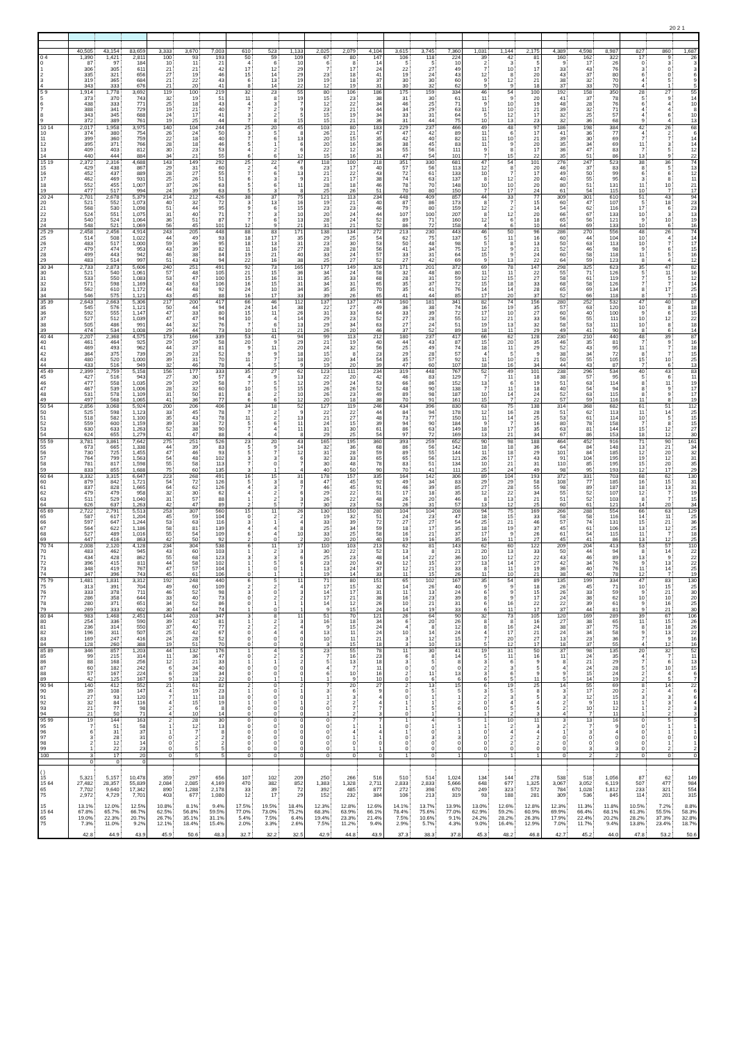20 2 1
| | 40,505 | 43,154 | 83,659 | 3,333 | 3,670 | 7,003 | 610 | 523 | 1,133 | 2,025 | 2,079 | 4,104 | 3,615 | 3,745 | 7,360 | 1,031 | 1,144 | 2,175 | 4,389 | 4,598 | 8,987 | 827 | 860 | 1,687 |
| 0 4 | 1,390 | 1,421 | 2,811 | 100 | 93 | 193 | 50 | 59 | 109 | 67 | 80 | 147 | 106 | 118 | 224 | 39 | 42 | 81 | 160 | 162 | 322 | 17 | 9 | 26 |
| 0 | 87 | 97 | 184 | 10 | 11 | 21 | 4 | 6 | 10 | 6 | 8 | 14 | 5 | 5 | 10 | 2 | 3 | 5 | 9 | 17 | 26 | 0 | 3 | 3 |
| 1 | 306 | 305 | 611 | 21 | 21 | 42 | 17 | 12 | 29 | 7 | 17 | 24 | 22 | 27 | 49 | 7 | 10 | 17 | 33 | 43 | 76 | 3 | 0 | 3 |
| 2 | 335 | 321 | 656 | 27 | 19 | 46 | 15 | 14 | 29 | 23 | 18 | 41 | 19 | 24 | 43 | 12 | 8 | 20 | 43 | 37 | 80 | 6 | 0 | 6 |
| 3 | 319 | 365 | 684 | 21 | 22 | 43 | 6 | 13 | 19 | 19 | 18 | 37 | 30 | 30 | 60 | 9 | 12 | 21 | 38 | 32 | 70 | 4 | 5 | 9 |
| 4 | 343 | 333 | 676 | 21 | 20 | 41 | 8 | 14 | 22 | 12 | 19 | 31 | 30 | 32 | 62 | 9 | 9 | 18 | 37 | 33 | 70 | 4 | 1 | 5 |
| 5 9 | 1,914 | 1,778 | 3,692 | 119 | 100 | 219 | 32 | 23 | 55 | 80 | 106 | 186 | 175 | 159 | 334 | 46 | 54 | 100 | 192 | 158 | 350 | 28 | 27 | 55 |
| 5 | 373 | 370 | 743 | 32 | 19 | 51 | 11 | 8 | 19 | 15 | 23 | 38 | 31 | 30 | 61 | 11 | 9 | 20 | 41 | 37 | 78 | 5 | 9 | 14 |
| 6 | 438 | 333 | 771 | 25 | 18 | 43 | 4 | 3 | 7 | 12 | 22 | 34 | 46 | 25 | 71 | 9 | 10 | 19 | 48 | 28 | 76 | 6 | 4 | 10 |
| 7 | 388 | 341 | 729 | 19 | 21 | 40 | 7 | 2 | 9 | 23 | 21 | 44 | 34 | 29 | 63 | 11 | 10 | 21 | 39 | 32 | 71 | 4 | 4 | 8 |
| 8 | 343 | 345 | 688 | 24 | 17 | 41 | 3 | 2 | 5 | 15 | 19 | 34 | 33 | 31 | 64 | 5 | 12 | 17 | 32 | 25 | 57 | 4 | 6 | 10 |
| 9 | 372 | 389 | 761 | 19 | 25 | 44 | 7 | 8 | 15 | 15 | 21 | 36 | 31 | 44 | 75 | 10 | 13 | 23 | 32 | 36 | 68 | 9 | 4 | 13 |
| 10 14 | 2,017 | 1,958 | 3,975 | 140 | 104 | 244 | 25 | 20 | 45 | 103 | 80 | 183 | 229 | 237 | 466 | 49 | 48 | 97 | 186 | 198 | 384 | 42 | 26 | 68 |
| 10 | 374 | 380 | 754 | 26 | 24 | 50 | 3 | 5 | 8 | 26 | 21 | 47 | 47 | 42 | 89 | 11 | 6 | 17 | 41 | 36 | 77 | 4 | 2 | 6 |
| 11 | 399 | 360 | 759 | 22 | 18 | 40 | 7 | 6 | 13 | 20 | 15 | 35 | 42 | 40 | 82 | 11 | 10 | 21 | 39 | 30 | 69 | 7 | 7 | 14 |
| 12 | 395 | 371 | 766 | 28 | 18 | 46 | 5 | 1 | 6 | 20 | 16 | 36 | 38 | 45 | 83 | 11 | 9 | 20 | 35 | 34 | 69 | 11 | 3 | 14 |
| 13 | 409 | 403 | 812 | 30 | 23 | 53 | 4 | 2 | 6 | 22 | 12 | 34 | 55 | 56 | 111 | 9 | 8 | 17 | 36 | 47 | 83 | 7 | 5 | 12 |
| 14 | 440 | 444 | 884 | 34 | 21 | 55 | 6 | 6 | 12 | 15 | 16 | 31 | 47 | 54 | 101 | 7 | 15 | 22 | 35 | 51 | 86 | 13 | 9 | 22 |
| 15 19 | 2,372 | 2,316 | 4,688 | 143 | 149 | 292 | 25 | 22 | 47 | 118 | 100 | 218 | 351 | 330 | 681 | 47 | 54 | 101 | 276 | 247 | 523 | 38 | 36 | 74 |
| 15 | 429 | 438 | 867 | 29 | 31 | 60 | 2 | 4 | 6 | 23 | 17 | 40 | 57 | 56 | 113 | 12 | 8 | 20 | 46 | 37 | 83 | 8 | 5 | 13 |
| 16 | 452 | 437 | 889 | 28 | 27 | 55 | 7 | 6 | 13 | 21 | 22 | 43 | 72 | 61 | 133 | 10 | 7 | 17 | 49 | 50 | 99 | 6 | 6 | 12 |
| 17 | 462 | 469 | 931 | 25 | 26 | 51 | 6 | 3 | 9 | 21 | 17 | 38 | 74 | 63 | 137 | 8 | 12 | 20 | 40 | 55 | 95 | 3 | 8 | 11 |
| 18 | 552 | 455 | 1,007 | 37 | 26 | 63 | 5 | 6 | 11 | 28 | 18 | 46 | 78 | 70 | 148 | 10 | 10 | 20 | 80 | 51 | 131 | 11 | 10 | 21 |
| 19 | 477 | 517 | 994 | 24 | 39 | 63 | 5 | 3 | 8 | 25 | 26 | 51 | 70 | 80 | 150 | 7 | 17 | 24 | 61 | 54 | 115 | 10 | 7 | 17 |
| 20 24 | 2,701 | 2,678 | 5,379 | 214 | 212 | 426 | 38 | 37 | 75 | 121 | 113 | 234 | 448 | 409 | 857 | 44 | 33 | 77 | 309 | 301 | 610 | 51 | 43 | 94 |
| 20 | 521 | 552 | 1,073 | 40 | 32 | 72 | 3 | 13 | 16 | 19 | 21 | 40 | 87 | 86 | 173 | 8 | 7 | 15 | 60 | 47 | 107 | 5 | 18 | 23 |
| 21 | 568 | 530 | 1,098 | 51 | 44 | 95 | 9 | 6 | 15 | 23 | 23 | 46 | 79 | 80 | 159 | 12 | 2 | 14 | 54 | 62 | 116 | 17 | 6 | 23 |
| 22 | 524 | 551 | 1,075 | 31 | 40 | 71 | 7 | 3 | 10 | 20 | 24 | 44 | 107 | 100 | 207 | 8 | 12 | 20 | 66 | 67 | 133 | 10 | 3 | 13 |
| 23 | 540 | 524 | 1,064 | 36 | 51 | 87 | 7 | 6 | 13 | 28 | 24 | 52 | 89 | 71 | 160 | 12 | 6 | 18 | 65 | 56 | 121 | 9 | 10 | 19 |
| 24 | 548 | 521 | 1,069 | 56 | 45 | 101 | 12 | 9 | 21 | 31 | 21 | 52 | 86 | 72 | 158 | 4 | 6 | 10 | 64 | 69 | 133 | 10 | 6 | 16 |
| 25 29 | 2,458 | 2,456 | 4,914 | 243 | 205 | 448 | 88 | 83 | 171 | 138 | 134 | 272 | 213 | 230 | 443 | 46 | 50 | 96 | 286 | 270 | 556 | 48 | 26 | 74 |
| 25 | 514 | 508 | 1,022 | 44 | 49 | 93 | 18 | 17 | 35 | 29 | 25 | 54 | 62 | 75 | 137 | 5 | 11 | 16 | 60 | 44 | 104 | 10 | 4 | 14 |
| 26 | 483 | 517 | 1,000 | 59 | 36 | 95 | 18 | 13 | 31 | 23 | 30 | 53 | 50 | 48 | 98 | 5 | 8 | 13 | 50 | 63 | 113 | 10 | 7 | 17 |
| 27 | 479 | 474 | 953 | 43 | 39 | 82 | 11 | 16 | 27 | 28 | 28 | 56 | 41 | 34 | 75 | 12 | 9 | 21 | 52 | 46 | 98 | 9 | 6 | 15 |
| 28 | 499 | 443 | 942 | 46 | 38 | 84 | 19 | 21 | 40 | 33 | 24 | 57 | 33 | 31 | 64 | 15 | 9 | 24 | 60 | 58 | 118 | 11 | 5 | 16 |
| 29 | 483 | 514 | 997 | 51 | 43 | 94 | 22 | 16 | 38 | 25 | 27 | 52 | 27 | 42 | 69 | 9 | 13 | 22 | 64 | 59 | 123 | 8 | 4 | 12 |
| 30 34 | 2,733 | 2,873 | 5,606 | 240 | 251 | 491 | 92 | 73 | 165 | 177 | 149 | 326 | 171 | 201 | 372 | 69 | 78 | 147 | 298 | 325 | 623 | 35 | 47 | 82 |
| 30 | 521 | 540 | 1,061 | 57 | 48 | 105 | 21 | 15 | 36 | 34 | 24 | 58 | 32 | 48 | 80 | 11 | 11 | 22 | 55 | 71 | 126 | 5 | 11 | 16 |
| 31 | 533 | 550 | 1,083 | 53 | 47 | 100 | 15 | 16 | 31 | 35 | 33 | 68 | 28 | 31 | 59 | 12 | 15 | 27 | 58 | 61 | 119 | 7 | 5 | 12 |
| 32 | 571 | 598 | 1,169 | 43 | 63 | 106 | 16 | 15 | 31 | 34 | 31 | 65 | 35 | 37 | 72 | 15 | 18 | 33 | 68 | 58 | 126 | 7 | 7 | 14 |
| 33 | 562 | 610 | 1,172 | 44 | 48 | 92 | 24 | 10 | 34 | 35 | 35 | 70 | 35 | 41 | 76 | 14 | 14 | 28 | 65 | 69 | 134 | 8 | 17 | 25 |
| 34 | 546 | 575 | 1,121 | 43 | 45 | 88 | 16 | 17 | 33 | 39 | 26 | 65 | 41 | 44 | 85 | 17 | 20 | 37 | 52 | 66 | 118 | 8 | 7 | 15 |
| 35 39 | 2,643 | 2,663 | 5,306 | 217 | 200 | 417 | 66 | 46 | 112 | 137 | 137 | 274 | 160 | 181 | 341 | 82 | 74 | 156 | 280 | 252 | 532 | 47 | 40 | 87 |
| 35 | 545 | 576 | 1,121 | 50 | 44 | 94 | 24 | 14 | 38 | 22 | 27 | 49 | 36 | 38 | 74 | 16 | 19 | 35 | 57 | 63 | 120 | 10 | 8 | 18 |
| 36 | 592 | 555 | 1,147 | 47 | 33 | 80 | 15 | 11 | 26 | 31 | 33 | 64 | 33 | 39 | 72 | 17 | 10 | 27 | 60 | 40 | 100 | 9 | 6 | 15 |
| 37 | 527 | 512 | 1,039 | 47 | 47 | 94 | 10 | 4 | 14 | 29 | 23 | 52 | 27 | 28 | 55 | 12 | 21 | 33 | 56 | 55 | 111 | 10 | 12 | 22 |
| 38 | 505 | 486 | 991 | 44 | 32 | 76 | 7 | 6 | 13 | 29 | 34 | 63 | 27 | 24 | 51 | 19 | 13 | 32 | 58 | 53 | 111 | 10 | 8 | 18 |
| 39 | 474 | 534 | 1,008 | 29 | 44 | 73 | 10 | 11 | 21 | 26 | 20 | 46 | 37 | 52 | 89 | 18 | 11 | 29 | 49 | 41 | 90 | 8 | 6 | 14 |
| 40 44 | 2,207 | 2,368 | 4,575 | 173 | 166 | 339 | 53 | 41 | 94 | 99 | 113 | 212 | 180 | 237 | 417 | 66 | 62 | 128 | 230 | 210 | 440 | 48 | 39 | 87 |
| 40 | 461 | 464 | 925 | 29 | 29 | 58 | 20 | 9 | 29 | 21 | 19 | 40 | 44 | 43 | 87 | 15 | 20 | 35 | 46 | 35 | 81 | 7 | 9 | 16 |
| 41 | 469 | 493 | 962 | 44 | 37 | 81 | 9 | 11 | 20 | 24 | 32 | 56 | 25 | 49 | 74 | 18 | 11 | 29 | 52 | 43 | 95 | 11 | 7 | 18 |
| 42 | 364 | 375 | 739 | 29 | 23 | 52 | 9 | 9 | 18 | 15 | 8 | 23 | 29 | 28 | 57 | 4 | 5 | 9 | 38 | 34 | 72 | 8 | 7 | 15 |
| 43 | 480 | 520 | 1,000 | 39 | 31 | 70 | 11 | 7 | 18 | 20 | 34 | 54 | 35 | 57 | 92 | 11 | 10 | 21 | 50 | 55 | 105 | 15 | 10 | 25 |
| 44 | 433 | 516 | 949 | 32 | 46 | 78 | 4 | 5 | 9 | 19 | 20 | 39 | 47 | 60 | 107 | 18 | 16 | 34 | 44 | 43 | 87 | 7 | 6 | 13 |
| 45 49 | 2,399 | 2,759 | 5,158 | 156 | 177 | 333 | 35 | 27 | 62 | 123 | 111 | 234 | 319 | 448 | 767 | 52 | 49 | 101 | 238 | 296 | 534 | 40 | 43 | 83 |
| 45 | 427 | 516 | 943 | 27 | 30 | 57 | 4 | 9 | 13 | 22 | 20 | 42 | 46 | 83 | 129 | 7 | 11 | 18 | 38 | 57 | 95 | 5 | 6 | 11 |
| 46 | 477 | 558 | 1,035 | 29 | 29 | 58 | 7 | 5 | 12 | 29 | 24 | 53 | 66 | 86 | 152 | 13 | 6 | 19 | 51 | 63 | 114 | 8 | 11 | 19 |
| 47 | 467 | 539 | 1,006 | 28 | 32 | 60 | 10 | 5 | 15 | 26 | 26 | 52 | 48 | 90 | 138 | 7 | 11 | 18 | 40 | 54 | 94 | 8 | 9 | 17 |
| 48 | 531 | 578 | 1,109 | 31 | 50 | 81 | 8 | 2 | 10 | 26 | 23 | 49 | 89 | 98 | 187 | 10 | 14 | 24 | 52 | 63 | 115 | 8 | 9 | 17 |
| 49 | 497 | 568 | 1,065 | 41 | 36 | 77 | 6 | 6 | 12 | 20 | 18 | 38 | 70 | 91 | 161 | 15 | 7 | 22 | 57 | 59 | 116 | 11 | 8 | 19 |
| 50 54 | 2,856 | 3,068 | 5,924 | 200 | 206 | 406 | 34 | 18 | 52 | 127 | 119 | 246 | 434 | 396 | 830 | 63 | 75 | 138 | 314 | 368 | 682 | 61 | 51 | 112 |
| 50 | 525 | 598 | 1,123 | 33 | 45 | 78 | 7 | 2 | 9 | 22 | 22 | 44 | 84 | 94 | 178 | 12 | 16 | 28 | 51 | 62 | 113 | 11 | 14 | 25 |
| 51 | 518 | 582 | 1,100 | 35 | 43 | 78 | 11 | 2 | 13 | 21 | 27 | 48 | 73 | 77 | 150 | 11 | 14 | 25 | 53 | 61 | 114 | 10 | 5 | 15 |
| 52 | 559 | 600 | 1,159 | 39 | 33 | 72 | 5 | 6 | 11 | 24 | 15 | 39 | 94 | 90 | 184 | 9 | 7 | 16 | 80 | 78 | 158 | 7 | 8 | 15 |
| 53 | 630 | 633 | 1,263 | 52 | 38 | 90 | 7 | 4 | 11 | 31 | 30 | 61 | 86 | 63 | 149 | 18 | 17 | 35 | 63 | 81 | 144 | 15 | 12 | 27 |
| 54 | 624 | 655 | 1,279 | 41 | 47 | 88 | 4 | 4 | 8 | 29 | 25 | 54 | 97 | 72 | 169 | 13 | 21 | 34 | 67 | 86 | 153 | 18 | 12 | 30 |
| 55 59 | 3,781 | 3,861 | 7,642 | 275 | 251 | 526 | 23 | 20 | 43 | 165 | 195 | 360 | 393 | 259 | 652 | 90 | 98 | 188 | 464 | 452 | 916 | 71 | 90 | 161 |
| 55 | 673 | 665 | 1,338 | 44 | 39 | 83 | 5 | 9 | 14 | 32 | 36 | 68 | 86 | 56 | 142 | 18 | 18 | 36 | 64 | 84 | 148 | 13 | 21 | 34 |
| 56 | 730 | 725 | 1,455 | 47 | 46 | 93 | 5 | 7 | 12 | 31 | 28 | 59 | 89 | 55 | 144 | 11 | 18 | 29 | 101 | 84 | 185 | 12 | 20 | 32 |
| 57 | 764 | 799 | 1,563 | 54 | 48 | 102 | 3 | 3 | 6 | 32 | 33 | 65 | 65 | 56 | 121 | 26 | 17 | 43 | 91 | 104 | 195 | 19 | 12 | 31 |
| 58 | 781 | 817 | 1,598 | 55 | 58 | 113 | 7 | 0 | 7 | 30 | 48 | 78 | 83 | 51 | 134 | 10 | 21 | 31 | 110 | 85 | 195 | 15 | 20 | 35 |
| 59 | 833 | 855 | 1,688 | 75 | 60 | 135 | 3 | 1 | 4 | 40 | 50 | 90 | 70 | 41 | 111 | 25 | 24 | 49 | 98 | 95 | 193 | 12 | 17 | 29 |
| 60 64 | 3,332 | 3,315 | 6,647 | 223 | 268 | 491 | 16 | 15 | 31 | 178 | 157 | 335 | 164 | 142 | 306 | 89 | 104 | 193 | 372 | 331 | 703 | 68 | 62 | 130 |
| 60 | 879 | 842 | 1,721 | 54 | 72 | 126 | 5 | 3 | 8 | 47 | 45 | 92 | 49 | 34 | 83 | 29 | 29 | 58 | 108 | 77 | 185 | 16 | 15 | 31 |
| 61 | 837 | 828 | 1,665 | 64 | 62 | 126 | 4 | 3 | 7 | 46 | 45 | 91 | 46 | 39 | 85 | 27 | 28 | 55 | 98 | 89 | 187 | 18 | 13 | 31 |
| 62 | 479 | 479 | 958 | 32 | 30 | 62 | 4 | 2 | 6 | 29 | 22 | 51 | 17 | 18 | 35 | 12 | 22 | 34 | 55 | 52 | 107 | 12 | 7 | 19 |
| 63 | 511 | 529 | 1,040 | 31 | 57 | 88 | 1 | 2 | 3 | 26 | 22 | 48 | 26 | 20 | 46 | 8 | 13 | 21 | 51 | 52 | 103 | 8 | 7 | 15 |
| 64 | 626 | 637 | 1,263 | 42 | 47 | 89 | 2 | 5 | 7 | 30 | 23 | 53 | 26 | 31 | 57 | 13 | 12 | 25 | 60 | 61 | 121 | 14 | 20 | 34 |
| 65 69 | 2,722 | 2,791 | 5,513 | 253 | 307 | 560 | 15 | 11 | 26 | 130 | 150 | 280 | 104 | 104 | 208 | 94 | 75 | 169 | 266 | 288 | 554 | 66 | 63 | 129 |
| 65 | 587 | 617 | 1,204 | 45 | 59 | 104 | 0 | 2 | 2 | 19 | 32 | 51 | 24 | 23 | 47 | 18 | 15 | 33 | 58 | 58 | 116 | 14 | 11 | 25 |
| 66 | 597 | 647 | 1,244 | 53 | 63 | 116 | 3 | 1 | 4 | 33 | 39 | 72 | 27 | 27 | 54 | 25 | 21 | 46 | 57 | 74 | 131 | 15 | 21 | 36 |
| 67 | 564 | 622 | 1,186 | 58 | 81 | 139 | 4 | 4 | 8 | 25 | 34 | 59 | 18 | 17 | 35 | 18 | 19 | 37 | 45 | 61 | 106 | 13 | 12 | 25 |
| 68 | 527 | 489 | 1,016 | 55 | 54 | 109 | 6 | 4 | 10 | 33 | 25 | 58 | 16 | 21 | 37 | 17 | 9 | 26 | 61 | 54 | 115 | 11 | 7 | 18 |
| 69 | 447 | 416 | 863 | 42 | 50 | 92 | 2 | 0 | 2 | 20 | 20 | 40 | 19 | 16 | 35 | 16 | 11 | 27 | 45 | 41 | 86 | 13 | 12 | 25 |
| 70 74 | 2,008 | 2,120 | 4,128 | 234 | 304 | 538 | 6 | 11 | 17 | 110 | 103 | 213 | 62 | 81 | 143 | 62 | 60 | 122 | 209 | 204 | 413 | 53 | 57 | 110 |
| 70 | 483 | 462 | 945 | 43 | 60 | 103 | 1 | 2 | 3 | 30 | 22 | 52 | 13 | 8 | 21 | 20 | 13 | 33 | 50 | 44 | 94 | 8 | 14 | 22 |
| 71 | 434 | 428 | 862 | 55 | 68 | 123 | 3 | 3 | 6 | 25 | 23 | 48 | 14 | 22 | 36 | 10 | 12 | 22 | 43 | 46 | 89 | 13 | 9 | 22 |
| 72 | 396 | 415 | 811 | 44 | 58 | 102 | 1 | 5 | 6 | 23 | 20 | 43 | 12 | 15 | 27 | 13 | 14 | 27 | 42 | 34 | 76 | 9 | 13 | 22 |
| 73 | 348 | 419 | 767 | 47 | 57 | 104 | 1 | 0 | 1 | 13 | 24 | 37 | 12 | 21 | 33 | 8 | 11 | 19 | 36 | 40 | 76 | 11 | 14 | 25 |
| 74 | 347 | 396 | 743 | 45 | 61 | 106 | 0 | 1 | 1 | 19 | 14 | 33 | 11 | 15 | 26 | 11 | 10 | 21 | 38 | 40 | 78 | 12 | 7 | 19 |
| 75 79 | 1,481 | 1,831 | 3,312 | 192 | 248 | 440 | 6 | 5 | 11 | 71 | 80 | 151 | 65 | 102 | 167 | 35 | 54 | 89 | 135 | 199 | 334 | 47 | 83 | 130 |
| 75 | 313 | 391 | 704 | 49 | 60 | 109 | 2 | 2 | 4 | 17 | 15 | 32 | 14 | 26 | 40 | 9 | 9 | 18 | 26 | 45 | 71 | 10 | 15 | 25 |
| 76 | 333 | 378 | 711 | 46 | 52 | 98 | 3 | 0 | 3 | 14 | 17 | 31 | 11 | 13 | 24 | 6 | 9 | 15 | 26 | 33 | 59 | 9 | 21 | 30 |
| 77 | 286 | 358 | 644 | 33 | 40 | 73 | 0 | 2 | 2 | 17 | 21 | 38 | 16 | 23 | 39 | 8 | 9 | 17 | 24 | 38 | 62 | 10 | 10 | 20 |
| 78 | 280 | 371 | 651 | 34 | 52 | 86 | 0 | 1 | 1 | 14 | 12 | 26 | 10 | 21 | 31 | 6 | 16 | 22 | 22 | 39 | 61 | 9 | 16 | 25 |
| 79 | 269 | 333 | 602 | 30 | 44 | 74 | 1 | 0 | 1 | 9 | 15 | 24 | 14 | 19 | 33 | 6 | 11 | 17 | 37 | 44 | 81 | 9 | 21 | 30 |
| 80 84 | 983 | 1,468 | 2,451 | 144 | 203 | 347 | 3 | 8 | 11 | 51 | 70 | 121 | 26 | 64 | 90 | 32 | 73 | 105 | 120 | 169 | 289 | 39 | 67 | 106 |
| 80 | 254 | 336 | 590 | 39 | 42 | 81 | 1 | 2 | 3 | 16 | 18 | 34 | 6 | 20 | 26 | 8 | 8 | 16 | 27 | 38 | 65 | 11 | 15 | 26 |
| 81 | 236 | 314 | 550 | 37 | 40 | 77 | 2 | 2 | 4 | 9 | 15 | 24 | 4 | 8 | 12 | 8 | 16 | 24 | 38 | 37 | 75 | 8 | 18 | 26 |
| 82 | 196 | 311 | 507 | 25 | 42 | 67 | 0 | 4 | 4 | 13 | 11 | 24 | 10 | 14 | 24 | 4 | 17 | 21 | 24 | 34 | 58 | 9 | 13 | 22 |
| 83 | 169 | 247 | 416 | 24 | 28 | 52 | 0 | 0 | 0 | 10 | 11 | 21 | 3 | 12 | 15 | 7 | 20 | 27 | 13 | 23 | 36 | 7 | 9 | 16 |
| 84 | 128 | 260 | 388 | 19 | 51 | 70 | 0 | 0 | 0 | 3 | 15 | 18 | 3 | 10 | 13 | 5 | 12 | 17 | 18 | 37 | 55 | 4 | 12 | 16 |
| 85 89 | 346 | 857 | 1,203 | 44 | 132 | 176 | 1 | 4 | 5 | 23 | 55 | 78 | 11 | 30 | 41 | 19 | 31 | 50 | 37 | 98 | 135 | 20 | 32 | 52 |
| 85 | 99 | 215 | 314 | 11 | 36 | 47 | 0 | 2 | 2 | 7 | 16 | 23 | 6 | 8 | 14 | 5 | 11 | 16 | 11 | 24 | 35 | 4 | 7 | 11 |
| 86 | 88 | 168 | 256 | 12 | 21 | 33 | 1 | 1 | 2 | 5 | 13 | 18 | 3 | 5 | 8 | 3 | 6 | 9 | 8 | 21 | 29 | 7 | 6 | 13 |
| 87 | 60 | 182 | 242 | 6 | 34 | 40 | 0 | 0 | 0 | 4 | 7 | 11 | 0 | 0 | 0 | 2 | 3 | 5 | 4 | 24 | 28 | 5 | 10 | 15 |
| 88 | 57 | 167 | 224 | 6 | 28 | 34 | 0 | 0 | 0 | 6 | 10 | 16 | 2 | 11 | 13 | 3 | 6 | 9 | 9 | 15 | 24 | 2 | 4 | 6 |
| 89 | 42 | 125 | 167 | 9 | 13 | 22 | 0 | 1 | 1 | 1 | 9 | 10 | 0 | 6 | 6 | 6 | 5 | 11 | 5 | 14 | 19 | 2 | 5 | 7 |
| 90 94 | 140 | 412 | 552 | 21 | 61 | 82 | 2 | 0 | 2 | 7 | 20 | 27 | 2 | 13 | 15 | 6 | 19 | 25 | 14 | 55 | 69 | 8 | 14 | 22 |
| 90 | 39 | 108 | 147 | 4 | 19 | 23 | 1 | 0 | 1 | 3 | 6 | 9 | 0 | 5 | 5 | 3 | 5 | 8 | 3 | 17 | 20 | 2 | 4 | 6 |
| 91 | 27 | 93 | 120 | 7 | 11 | 18 | 0 | 0 | 0 | 1 | 3 | 4 | 0 | 1 | 1 | 2 | 3 | 5 | 3 | 12 | 15 | 3 | 3 | 6 |
| 92 | 32 | 84 | 116 | 4 | 15 | 19 | 1 | 0 | 1 | 2 | 2 | 4 | 1 | 1 | 2 | 0 | 4 | 4 | 2 | 9 | 11 | 1 | 3 | 4 |
| 93 | 21 | 77 | 98 | 2 | 6 | 8 | 0 | 0 | 0 | 0 | 7 | 7 | 1 | 5 | 6 | 0 | 5 | 5 | 2 | 10 | 12 | 1 | 2 | 3 |
| 94 | 21 | 50 | 71 | 4 | 10 | 14 | 0 | 0 | 0 | 1 | 2 | 3 | 0 | 1 | 1 | 1 | 2 | 3 | 4 | 7 | 11 | 1 | 2 | 3 |
| 95 99 | 19 | 144 | 163 | 2 | 28 | 30 | 0 | 0 | 0 | 0 | 7 | 7 | 1 | 4 | 5 | 1 | 10 | 11 | 3 | 13 | 16 | 0 | 5 | 5 |
| 95 | 7 | 51 | 58 | 1 | 12 | 13 | 0 | 0 | 0 | 0 | 1 | 1 | 0 | 1 | 1 | 1 | 2 | 3 | 2 | 7 | 9 | 0 | 1 | 1 |
| 96 | 6 | 31 | 37 | 1 | 7 | 8 | 0 | 0 | 0 | 0 | 4 | 4 | 1 | 0 | 1 | 0 | 4 | 4 | 1 | 3 | 4 | 0 | 1 | 1 |
| 97 | 3 | 28 | 31 | 0 | 2 | 2 | 0 | 0 | 0 | 0 | 1 | 1 | 0 | 3 | 3 | 0 | 2 | 2 | 0 | 0 | 0 | 0 | 0 | 0 |
| 98 | 2 | 12 | 14 | 0 | 2 | 2 | 0 | 0 | 0 | 0 | 0 | 0 | 0 | 0 | 0 | 0 | 2 | 2 | 0 | 0 | 0 | 0 | 1 | 1 |
| 99 | 1 | 22 | 23 | 0 | 5 | 5 | 0 | 0 | 0 | 0 | 1 | 1 | 0 | 0 | 0 | 0 | 0 | 0 | 0 | 3 | 3 | 0 | 2 | 2 |
| 100 | 3 | 17 | 20 | 0 | 5 | 5 | 0 | 0 | 0 | 0 | 0 | 0 | 1 | 0 | 1 | 0 | 1 | 1 | 0 | 2 | 2 | 0 | 0 | 0 |
| | 0 | 0 | 0 | | | | | | | | | | | | | | | | | | | | | |
| ( ) | | | | | | | | | | | | | | | | | | | | | | | | |
| 15 | 5,321 | 5,157 | 10,478 | 359 | 297 | 656 | 107 | 102 | 209 | 250 | 266 | 516 | 510 | 514 | 1,024 | 134 | 144 | 278 | 538 | 518 | 1,056 | 87 | 62 | 149 |
| 15 64 | 27,482 | 28,357 | 55,839 | 2,084 | 2,085 | 4,169 | 470 | 382 | 852 | 1,383 | 1,328 | 2,711 | 2,833 | 2,833 | 5,666 | 648 | 677 | 1,325 | 3,067 | 3,052 | 6,119 | 507 | 477 | 984 |
| 65 | 7,702 | 9,640 | 17,342 | 890 | 1,288 | 2,178 | 33 | 39 | 72 | 392 | 485 | 877 | 272 | 398 | 670 | 249 | 323 | 572 | 784 | 1,028 | 1,812 | 233 | 321 | 554 |
| 75 | 2,972 | 4,729 | 7,701 | 403 | 677 | 1,080 | 12 | 17 | 29 | 152 | 232 | 384 | 106 | 213 | 319 | 93 | 188 | 281 | 309 | 536 | 845 | 114 | 201 | 315 |
| 15 | 13.1% | 12.0% | 12.5% | 10.8% | 8.1% | 9.4% | 17.5% | 19.5% | 18.4% | 12.3% | 12.8% | 12.6% | 14.1% | 13.7% | 13.9% | 13.0% | 12.6% | 12.8% | 12.3% | 11.3% | 11.8% | 10.5% | 7.2% | 8.8% |
| 15 64 | 67.8% | 65.7% | 66.7% | 62.5% | 56.8% | 59.5% | 77.0% | 73.0% | 75.2% | 68.3% | 63.9% | 66.1% | 78.4% | 75.6% | 77.0% | 62.9% | 59.2% | 60.9% | 69.9% | 66.4% | 68.1% | 61.3% | 55.5% | 58.3% |
| 65 | 19.0% | 22.3% | 20.7% | 26.7% | 35.1% | 31.1% | 5.4% | 7.5% | 6.4% | 19.4% | 23.3% | 21.4% | 7.5% | 10.6% | 9.1% | 24.2% | 28.2% | 26.3% | 17.9% | 22.4% | 20.2% | 28.2% | 37.3% | 32.8% |
| 75 | 7.3% | 11.0% | 9.2% | 12.1% | 18.4% | 15.4% | 2.0% | 3.3% | 2.6% | 7.5% | 11.2% | 9.4% | 2.9% | 5.7% | 4.3% | 9.0% | 16.4% | 12.9% | 7.0% | 11.7% | 9.4% | 13.8% | 23.4% | 18.7% |
| | 42.8 | 44.9 | 43.9 | 45.9 | 50.6 | 48.3 | 32.7 | 32.2 | 32.5 | 42.9 | 44.8 | 43.9 | 37.3 | 38.3 | 37.8 | 45.3 | 48.2 | 46.8 | 42.7 | 45.2 | 44.0 | 47.8 | 53.2 | 50.6 |